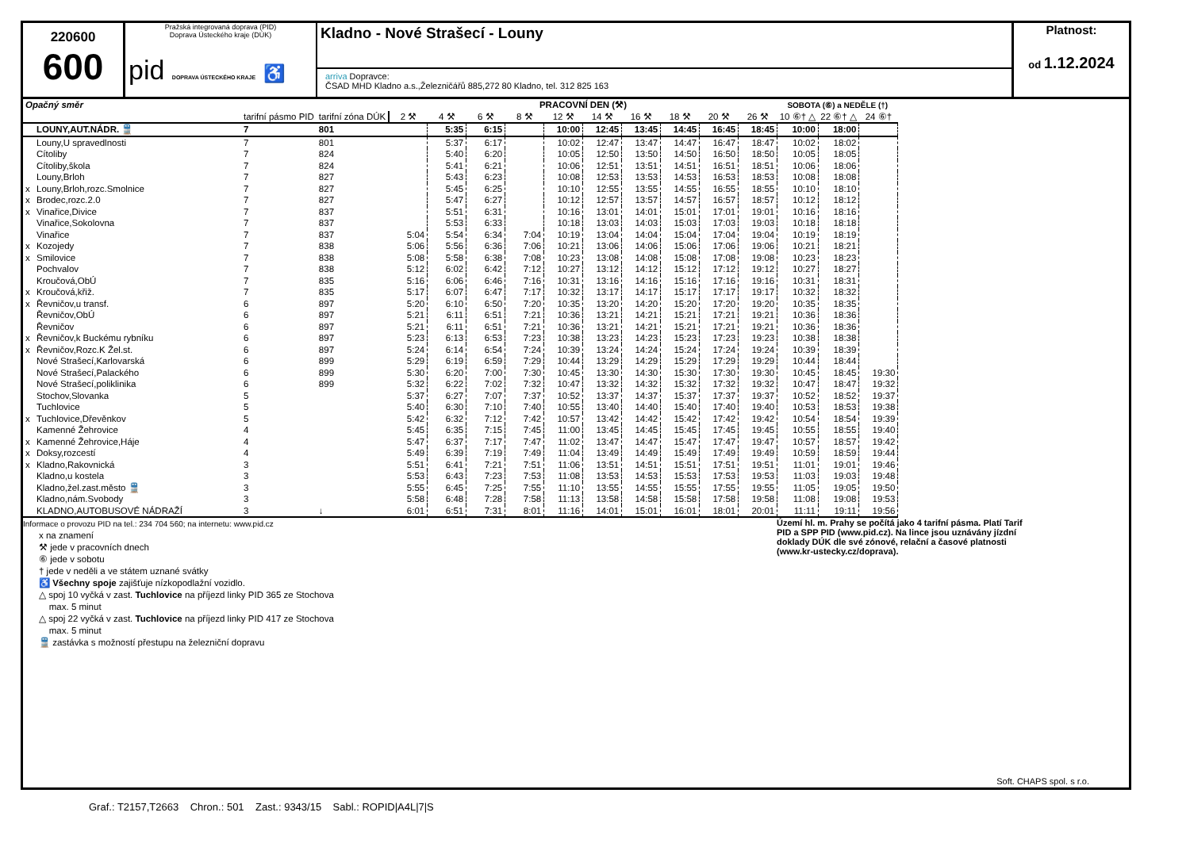220600
600
Pražská integrovaná doprava (PID)
Doprava Ústeckého kraje (DÚK)
pid DOPRAVA ÚSTECKÉHO KRAJE ♿
Kladno - Nové Strašecí - Louny
arriva Dopravce:
ČSAD MHD Kladno a.s.,Železničářů 885,272 80 Kladno, tel. 312 825 163
Platnost:
od 1.12.2024
| Opačný směr | | | | PRACOVNÍ DEN (⚒) | | | | | | | | | | SOBOTA (⑥) a NEDĚLE (†) | | |
| --- | --- | --- | --- | --- | --- | --- | --- | --- | --- | --- | --- | --- | --- | --- | --- | --- |
| | | tarifní pásmo PID | tarifní zóna DÚK | 2 ⚒ | 4 ⚒ | 6 ⚒ | 8 ⚒ | 12 ⚒ | 14 ⚒ | 16 ⚒ | 18 ⚒ | 20 ⚒ | 26 ⚒ | 10 ⑥† △ | 22 ⑥† △ | 24 ⑥† |
| | LOUNY,AUT.NÁDR. 🚆 | 7 | 801 | | 5:35 | 6:15 | | 10:00 | 12:45 | 13:45 | 14:45 | 16:45 | 18:45 | 10:00 | 18:00 | |
| | Louny,U spravedlnosti | 7 | 801 | | 5:37 | 6:17 | | 10:02 | 12:47 | 13:47 | 14:47 | 16:47 | 18:47 | 10:02 | 18:02 | |
| | Cítoliby | 7 | 824 | | 5:40 | 6:20 | | 10:05 | 12:50 | 13:50 | 14:50 | 16:50 | 18:50 | 10:05 | 18:05 | |
| | Cítoliby,škola | 7 | 824 | | 5:41 | 6:21 | | 10:06 | 12:51 | 13:51 | 14:51 | 16:51 | 18:51 | 10:06 | 18:06 | |
| | Louny,Brloh | 7 | 827 | | 5:43 | 6:23 | | 10:08 | 12:53 | 13:53 | 14:53 | 16:53 | 18:53 | 10:08 | 18:08 | |
| x | Louny,Brloh,rozc.Smolnice | 7 | 827 | | 5:45 | 6:25 | | 10:10 | 12:55 | 13:55 | 14:55 | 16:55 | 18:55 | 10:10 | 18:10 | |
| x | Brodec,rozc.2.0 | 7 | 827 | | 5:47 | 6:27 | | 10:12 | 12:57 | 13:57 | 14:57 | 16:57 | 18:57 | 10:12 | 18:12 | |
| x | Vinařice,Divice | 7 | 837 | | 5:51 | 6:31 | | 10:16 | 13:01 | 14:01 | 15:01 | 17:01 | 19:01 | 10:16 | 18:16 | |
| | Vinařice,Sokolovna | 7 | 837 | | 5:53 | 6:33 | | 10:18 | 13:03 | 14:03 | 15:03 | 17:03 | 19:03 | 10:18 | 18:18 | |
| | Vinařice | 7 | 837 | 5:04 | 5:54 | 6:34 | 7:04 | 10:19 | 13:04 | 14:04 | 15:04 | 17:04 | 19:04 | 10:19 | 18:19 | |
| x | Kozojedy | 7 | 838 | 5:06 | 5:56 | 6:36 | 7:06 | 10:21 | 13:06 | 14:06 | 15:06 | 17:06 | 19:06 | 10:21 | 18:21 | |
| x | Smilovice | 7 | 838 | 5:08 | 5:58 | 6:38 | 7:08 | 10:23 | 13:08 | 14:08 | 15:08 | 17:08 | 19:08 | 10:23 | 18:23 | |
| | Pochvalov | 7 | 838 | 5:12 | 6:02 | 6:42 | 7:12 | 10:27 | 13:12 | 14:12 | 15:12 | 17:12 | 19:12 | 10:27 | 18:27 | |
| | Kroučová,ObÚ | 7 | 835 | 5:16 | 6:06 | 6:46 | 7:16 | 10:31 | 13:16 | 14:16 | 15:16 | 17:16 | 19:16 | 10:31 | 18:31 | |
| x | Kroučová,křiž. | 7 | 835 | 5:17 | 6:07 | 6:47 | 7:17 | 10:32 | 13:17 | 14:17 | 15:17 | 17:17 | 19:17 | 10:32 | 18:32 | |
| x | Řevničov,u transf. | 6 | 897 | 5:20 | 6:10 | 6:50 | 7:20 | 10:35 | 13:20 | 14:20 | 15:20 | 17:20 | 19:20 | 10:35 | 18:35 | |
| | Řevničov,ObÚ | 6 | 897 | 5:21 | 6:11 | 6:51 | 7:21 | 10:36 | 13:21 | 14:21 | 15:21 | 17:21 | 19:21 | 10:36 | 18:36 | |
| | Řevničov | 6 | 897 | 5:21 | 6:11 | 6:51 | 7:21 | 10:36 | 13:21 | 14:21 | 15:21 | 17:21 | 19:21 | 10:36 | 18:36 | |
| x | Řevničov,k Buckému rybníku | 6 | 897 | 5:23 | 6:13 | 6:53 | 7:23 | 10:38 | 13:23 | 14:23 | 15:23 | 17:23 | 19:23 | 10:38 | 18:38 | |
| x | Řevničov,Rozc.K Žel.st. | 6 | 897 | 5:24 | 6:14 | 6:54 | 7:24 | 10:39 | 13:24 | 14:24 | 15:24 | 17:24 | 19:24 | 10:39 | 18:39 | |
| | Nové Strašecí,Karlovarská | 6 | 899 | 5:29 | 6:19 | 6:59 | 7:29 | 10:44 | 13:29 | 14:29 | 15:29 | 17:29 | 19:29 | 10:44 | 18:44 | |
| | Nové Strašecí,Palackého | 6 | 899 | 5:30 | 6:20 | 7:00 | 7:30 | 10:45 | 13:30 | 14:30 | 15:30 | 17:30 | 19:30 | 10:45 | 18:45 | 19:30 |
| | Nové Strašecí,poliklinika | 6 | 899 | 5:32 | 6:22 | 7:02 | 7:32 | 10:47 | 13:32 | 14:32 | 15:32 | 17:32 | 19:32 | 10:47 | 18:47 | 19:32 |
| | Stochov,Slovanka | 5 | | 5:37 | 6:27 | 7:07 | 7:37 | 10:52 | 13:37 | 14:37 | 15:37 | 17:37 | 19:37 | 10:52 | 18:52 | 19:37 |
| | Tuchlovice | 5 | | 5:40 | 6:30 | 7:10 | 7:40 | 10:55 | 13:40 | 14:40 | 15:40 | 17:40 | 19:40 | 10:53 | 18:53 | 19:38 |
| x | Tuchlovice,Dřevěnkov | 5 | | 5:42 | 6:32 | 7:12 | 7:42 | 10:57 | 13:42 | 14:42 | 15:42 | 17:42 | 19:42 | 10:54 | 18:54 | 19:39 |
| | Kamenné Žehrovice | 4 | | 5:45 | 6:35 | 7:15 | 7:45 | 11:00 | 13:45 | 14:45 | 15:45 | 17:45 | 19:45 | 10:55 | 18:55 | 19:40 |
| x | Kamenné Žehrovice,Háje | 4 | | 5:47 | 6:37 | 7:17 | 7:47 | 11:02 | 13:47 | 14:47 | 15:47 | 17:47 | 19:47 | 10:57 | 18:57 | 19:42 |
| x | Doksy,rozcestí | 4 | | 5:49 | 6:39 | 7:19 | 7:49 | 11:04 | 13:49 | 14:49 | 15:49 | 17:49 | 19:49 | 10:59 | 18:59 | 19:44 |
| x | Kladno,Rakovnická | 3 | | 5:51 | 6:41 | 7:21 | 7:51 | 11:06 | 13:51 | 14:51 | 15:51 | 17:51 | 19:51 | 11:01 | 19:01 | 19:46 |
| | Kladno,u kostela | 3 | | 5:53 | 6:43 | 7:23 | 7:53 | 11:08 | 13:53 | 14:53 | 15:53 | 17:53 | 19:53 | 11:03 | 19:03 | 19:48 |
| | Kladno,žel.zast.město 🚆 | 3 | | 5:55 | 6:45 | 7:25 | 7:55 | 11:10 | 13:55 | 14:55 | 15:55 | 17:55 | 19:55 | 11:05 | 19:05 | 19:50 |
| | Kladno,nám.Svobody | 3 | | 5:58 | 6:48 | 7:28 | 7:58 | 11:13 | 13:58 | 14:58 | 15:58 | 17:58 | 19:58 | 11:08 | 19:08 | 19:53 |
| | KLADNO,AUTOBUSOVÉ NÁDRAŽÍ | 3 | ↓ | 6:01 | 6:51 | 7:31 | 8:01 | 11:16 | 14:01 | 15:01 | 16:01 | 18:01 | 20:01 | 11:11 | 19:11 | 19:56 |
Informace o provozu PID na tel.: 234 704 560; na internetu: www.pid.cz
x na znamení
⚒ jede v pracovních dnech
⑥ jede v sobotu
† jede v neděli a ve státem uznané svátky
♿ Všechny spoje zajišťuje nízkopodlažní vozidlo.
△ spoj 10 vyčká v zast. Tuchlovice na příjezd linky PID 365 ze Stochova
max. 5 minut
△ spoj 22 vyčká v zast. Tuchlovice na příjezd linky PID 417 ze Stochova
max. 5 minut
🚆 zastávka s možností přestupu na železniční dopravu
Území hl. m. Prahy se počítá jako 4 tarifní pásma. Platí Tarif PID a SPP PID (www.pid.cz). Na lince jsou uznávány jízdní doklady DÚK dle své zónové, relační a časové platnosti (www.kr-ustecky.cz/doprava).
Soft. CHAPS spol. s r.o.
Graf.: T2157,T2663 Chron.: 501 Zast.: 9343/15 Sabl.: ROPID|A4L|7|S